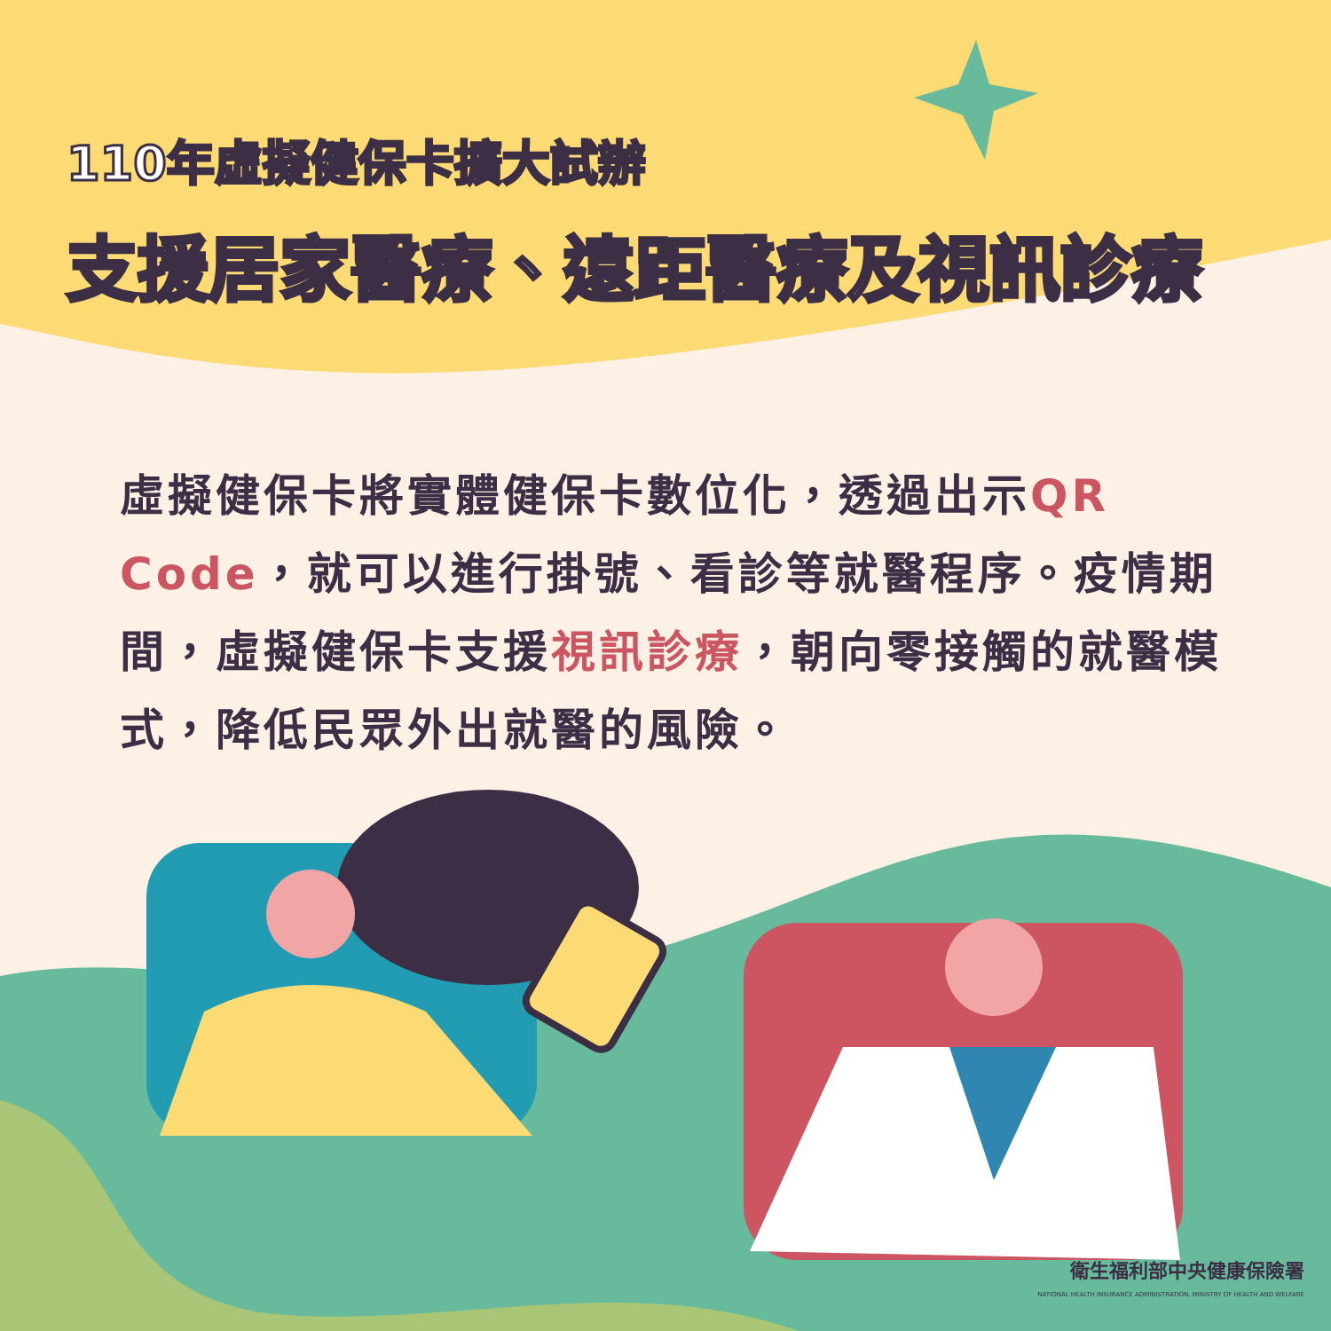110年虛擬健保卡擴大試辦
支援居家醫療、遠距醫療及視訊診療
虛擬健保卡將實體健保卡數位化，透過出示QR Code，就可以進行掛號、看診等就醫程序。疫情期間，虛擬健保卡支援視訊診療，朝向零接觸的就醫模式，降低民眾外出就醫的風險。
衛生福利部中央健康保險署
NATIONAL HEALTH INSURANCE ADMINISTRATION, MINISTRY OF HEALTH AND WELFARE